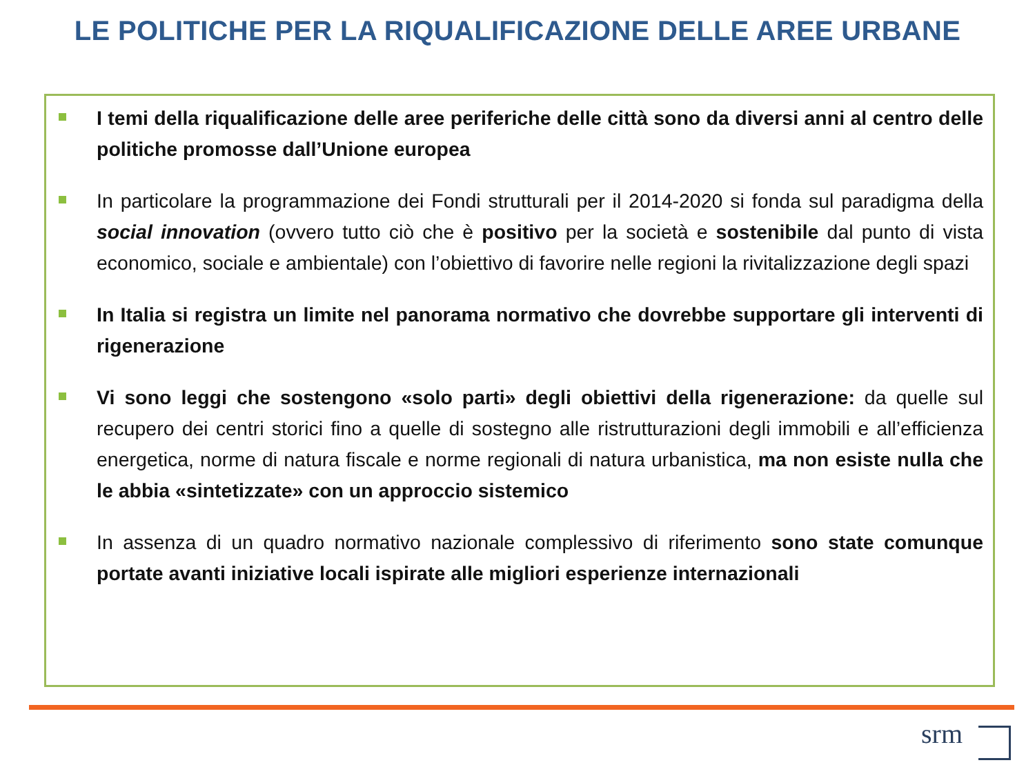LE POLITICHE PER LA RIQUALIFICAZIONE DELLE AREE URBANE
I temi della riqualificazione delle aree periferiche delle città sono da diversi anni al centro delle politiche promosse dall’Unione europea
In particolare la programmazione dei Fondi strutturali per il 2014-2020 si fonda sul paradigma della social innovation (ovvero tutto ciò che è positivo per la società e sostenibile dal punto di vista economico, sociale e ambientale) con l’obiettivo di favorire nelle regioni la rivitalizzazione degli spazi
In Italia si registra un limite nel panorama normativo che dovrebbe supportare gli interventi di rigenerazione
Vi sono leggi che sostengono «solo parti» degli obiettivi della rigenerazione: da quelle sul recupero dei centri storici fino a quelle di sostegno alle ristrutturazioni degli immobili e all’efficienza energetica, norme di natura fiscale e norme regionali di natura urbanistica, ma non esiste nulla che le abbia «sintetizzate» con un approccio sistemico
In assenza di un quadro normativo nazionale complessivo di riferimento sono state comunque portate avanti iniziative locali ispirate alle migliori esperienze internazionali
srm